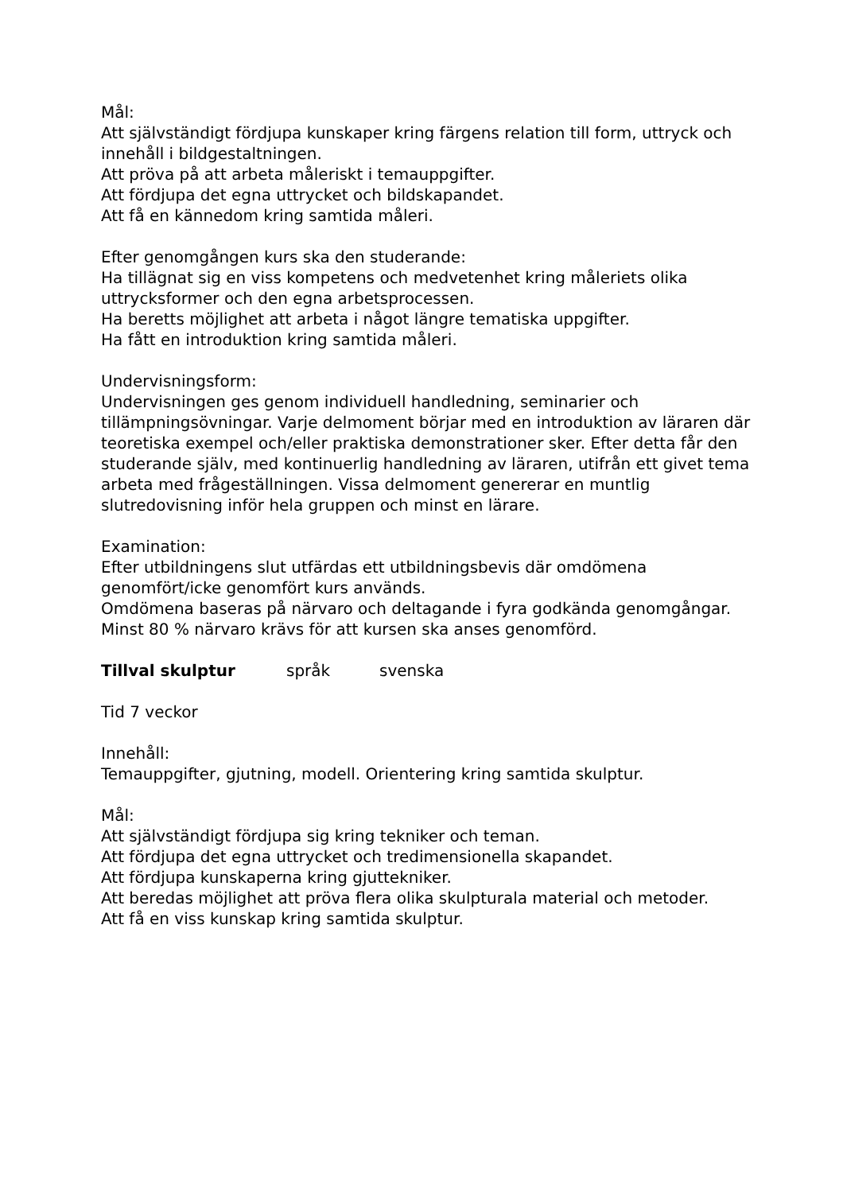Mål:
Att självständigt fördjupa kunskaper kring färgens relation till form, uttryck och innehåll i bildgestaltningen.
Att pröva på att arbeta måleriskt i temauppgifter.
Att fördjupa det egna uttrycket och bildskapandet.
Att få en kännedom kring samtida måleri.
Efter genomgången kurs ska den studerande:
Ha tillägnat sig en viss kompetens och medvetenhet kring måleriets olika uttrycksformer och den egna arbetsprocessen.
Ha beretts möjlighet att arbeta i något längre tematiska uppgifter.
Ha fått en introduktion kring samtida måleri.
Undervisningsform:
Undervisningen ges genom individuell handledning, seminarier och tillämpningsövningar. Varje delmoment börjar med en introduktion av läraren där teoretiska exempel och/eller praktiska demonstrationer sker. Efter detta får den studerande själv, med kontinuerlig handledning av läraren, utifrån ett givet tema arbeta med frågeställningen. Vissa delmoment genererar en muntlig slutredovisning inför hela gruppen och minst en lärare.
Examination:
Efter utbildningens slut utfärdas ett utbildningsbevis där omdömena genomfört/icke genomfört kurs används.
Omdömena baseras på närvaro och deltagande i fyra godkända genomgångar. Minst 80 % närvaro krävs för att kursen ska anses genomförd.
Tillval skulptur språk svenska
Tid 7 veckor
Innehåll:
Temauppgifter, gjutning, modell. Orientering kring samtida skulptur.
Mål:
Att självständigt fördjupa sig kring tekniker och teman.
Att fördjupa det egna uttrycket och tredimensionella skapandet.
Att fördjupa kunskaperna kring gjuttekniker.
Att beredas möjlighet att pröva flera olika skulpturala material och metoder.
Att få en viss kunskap kring samtida skulptur.